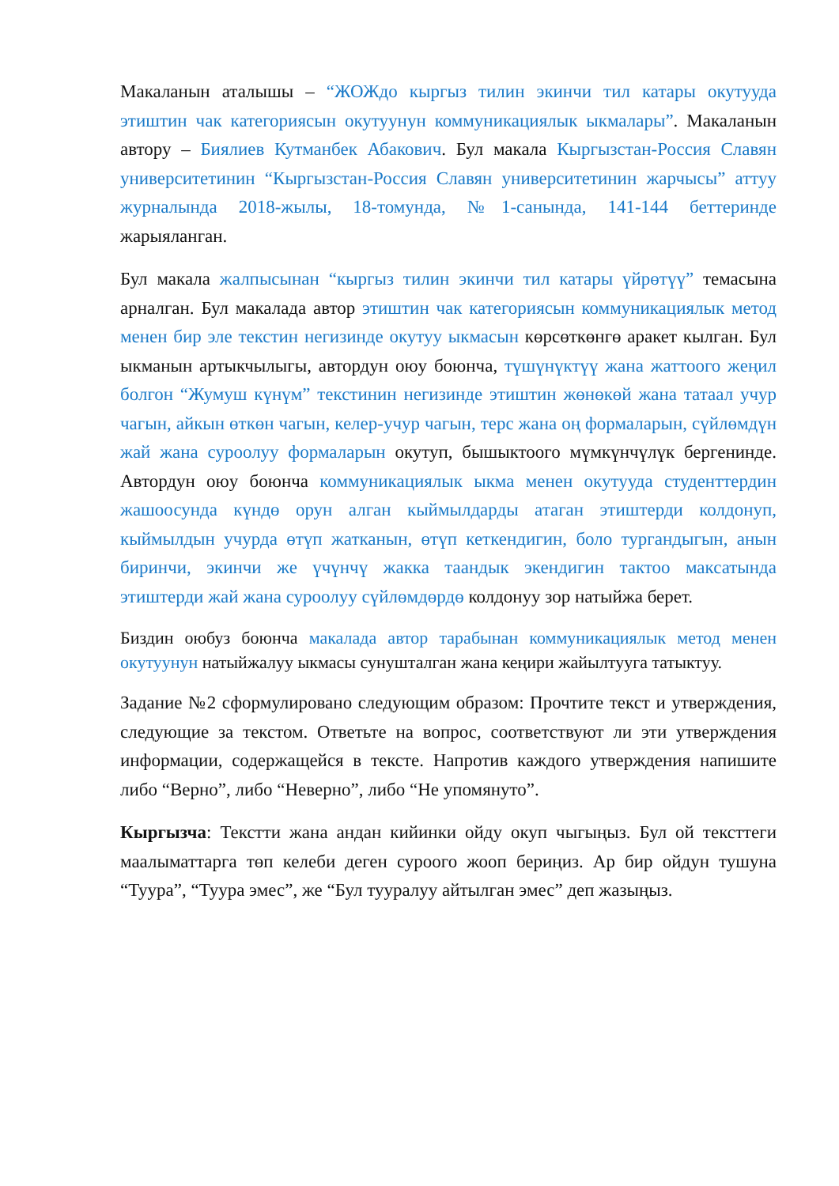Макаланын аталышы – “ЖОЖдо кыргыз тилин экинчи тил катары окутууда этиштин чак категориясын окутуунун коммуникациялык ыкмалары”. Макаланын автору – Биялиев Кутманбек Абакович. Бул макала Кыргызстан-Россия Славян университетинин “Кыргызстан-Россия Славян университетинин жарчысы” аттуу журналында 2018-жылы, 18-томунда, №1-санында, 141-144 беттеринде жарыяланган.
Бул макала жалпысынан “кыргыз тилин экинчи тил катары үйрөтүү” темасына арналган. Бул макалада автор этиштин чак категориясын коммуникациялык метод менен бир эле текстин негизинде окутуу ыкмасын көрсөткөнгө аракет кылган. Бул ыкманын артыкчылыгы, автордун оюу боюнча, түшүнүктүү жана жаттоого жеңил болгон “Жумуш күнүм” текстинин негизинде этиштин жөнөкөй жана татаал учур чагын, айкын өткөн чагын, келер-учур чагын, терс жана оң формаларын, сүйлөмдүн жай жана суроолуу формаларын окутуп, бышыктоого мүмкүнчүлүк бергенинде. Автордун оюу боюнча коммуникациялык ыкма менен окутууда студенттердин жашоосунда күндө орун алган кыймылдарды атаган этиштерди колдонуп, кыймылдын учурда өтүп жатканын, өтүп кеткендигин, боло тургандыгын, анын биринчи, экинчи же үчүнчү жакка таандык экендигин тактоо максатында этиштерди жай жана суроолуу сүйлөмдөрдө колдонуу зор натыйжа берет.
Биздин оюбуз боюнча макалада автор тарабынан коммуникациялык метод менен окутуунун натыйжалуу ыкмасы сунушталган жана кеңири жайылтууга татыктуу.
Задание №2 сформулировано следующим образом: Прочтите текст и утверждения, следующие за текстом. Ответьте на вопрос, соответствуют ли эти утверждения информации, содержащейся в тексте. Напротив каждого утверждения напишите либо “Верно”, либо “Неверно”, либо “Не упомянуто”.
Кыргызча: Текстти жана андан кийинки ойду окуп чыгыңыз. Бул ой тексттеги маалыматтарга төп келеби деген суроого жооп бериңиз. Ар бир ойдун тушуна “Туура”, “Туура эмес”, же “Бул тууралуу айтылган эмес” деп жазыңыз.